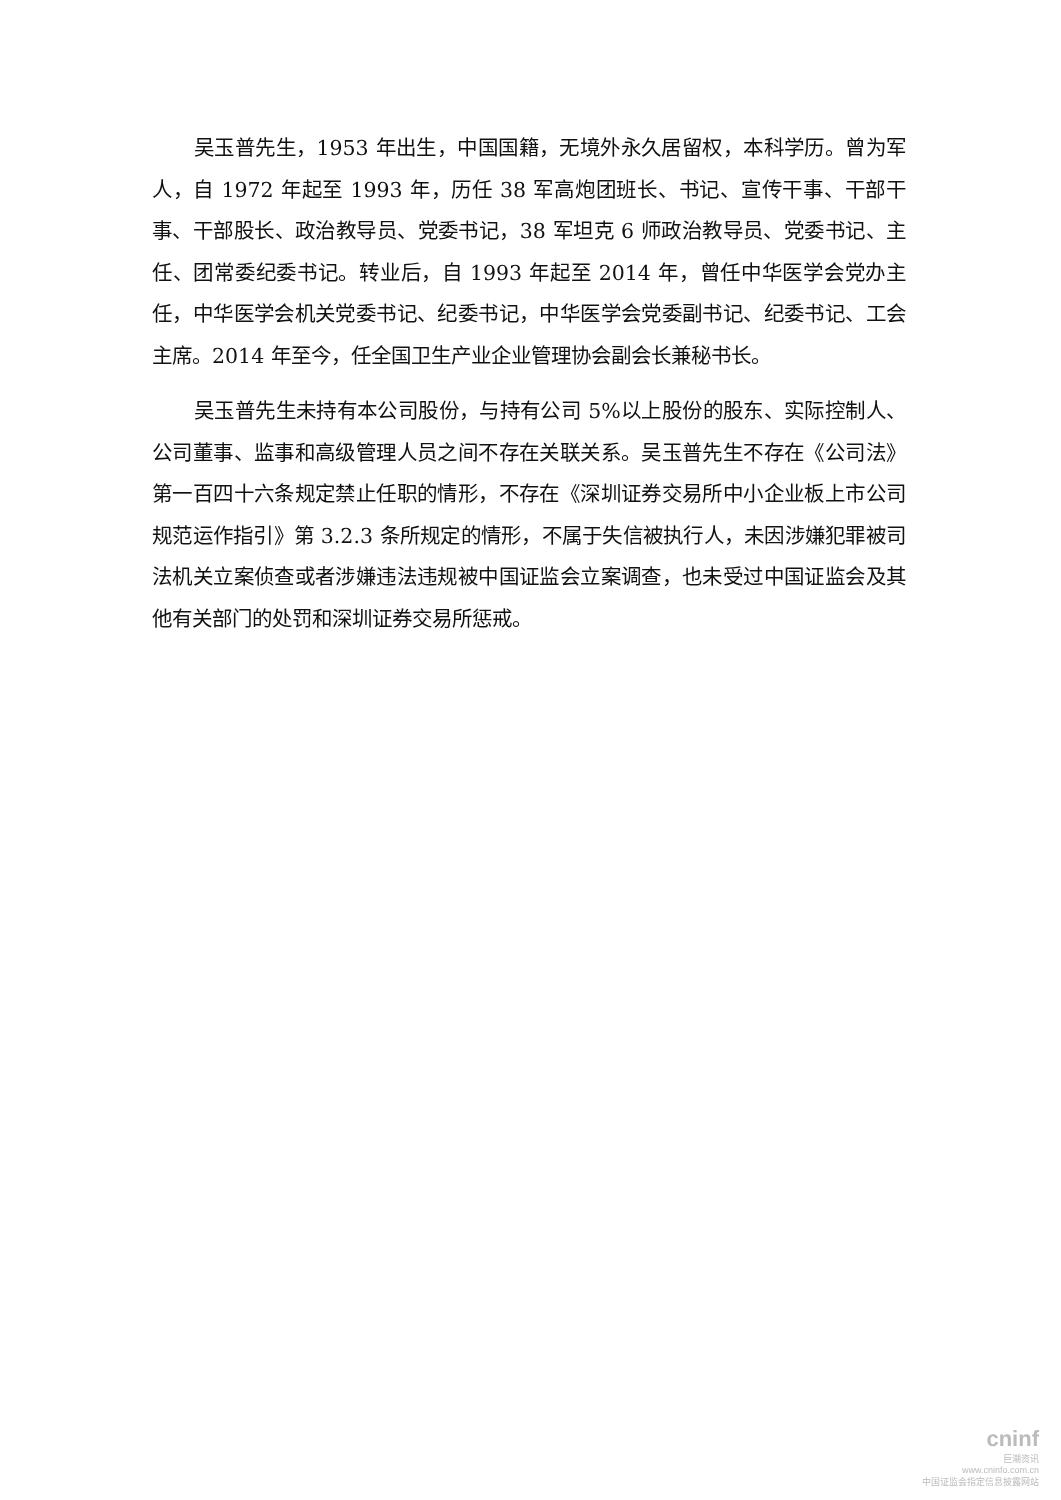吴玉普先生，1953 年出生，中国国籍，无境外永久居留权，本科学历。曾为军人，自 1972 年起至 1993 年，历任 38 军高炮团班长、书记、宣传干事、干部干事、干部股长、政治教导员、党委书记，38 军坦克 6 师政治教导员、党委书记、主任、团常委纪委书记。转业后，自 1993 年起至 2014 年，曾任中华医学会党办主任，中华医学会机关党委书记、纪委书记，中华医学会党委副书记、纪委书记、工会主席。2014 年至今，任全国卫生产业企业管理协会副会长兼秘书长。
吴玉普先生未持有本公司股份，与持有公司 5%以上股份的股东、实际控制人、公司董事、监事和高级管理人员之间不存在关联关系。吴玉普先生不存在《公司法》第一百四十六条规定禁止任职的情形，不存在《深圳证券交易所中小企业板上市公司规范运作指引》第 3.2.3 条所规定的情形，不属于失信被执行人，未因涉嫌犯罪被司法机关立案侦查或者涉嫌违法违规被中国证监会立案调查，也未受过中国证监会及其他有关部门的处罚和深圳证券交易所惩戒。
cninf
巨潮资讯
www.cninfo.com.cn
中国证监会指定信息披露网站